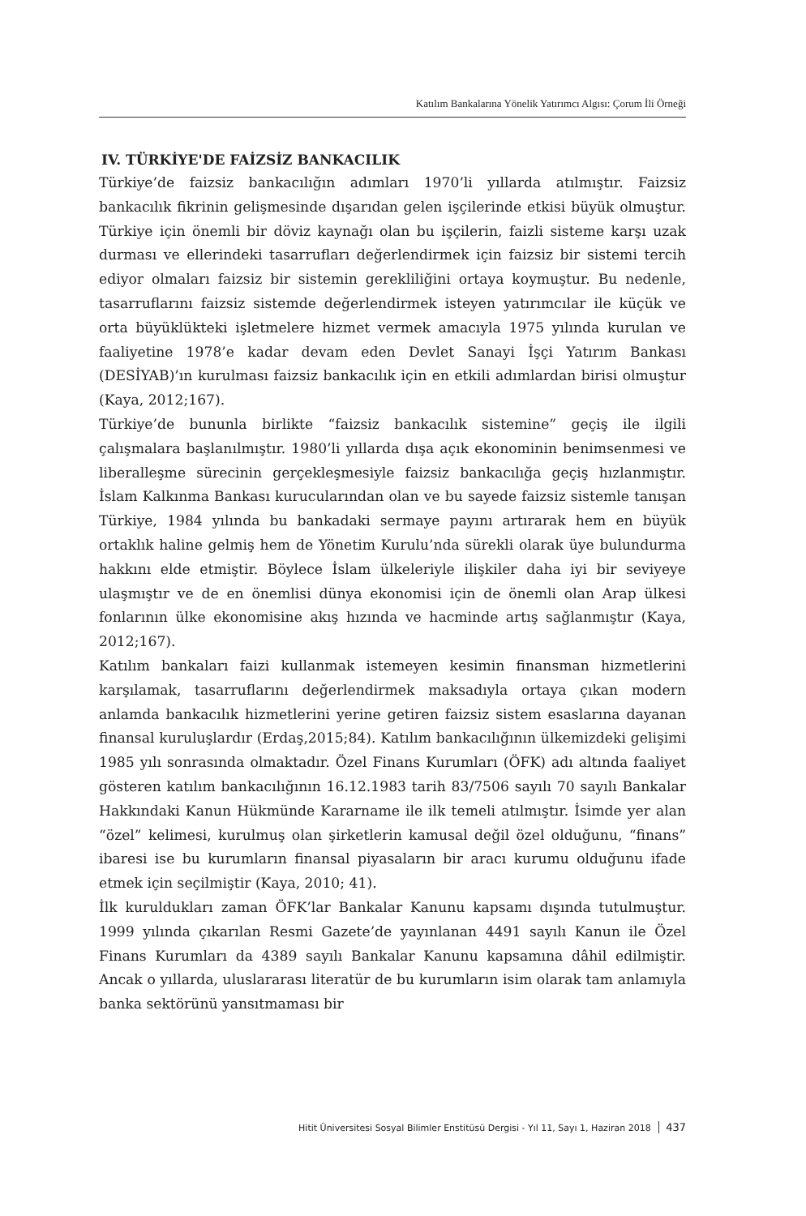Katılım Bankalarına Yönelik Yatırımcı Algısı: Çorum İli Örneği
IV. TÜRKİYE'DE FAİZSİZ BANKACILIK
Türkiye’de faizsiz bankacılığın adımları 1970’li yıllarda atılmıştır. Faizsiz bankacılık fikrinin gelişmesinde dışarıdan gelen işçilerinde etkisi büyük olmuştur. Türkiye için önemli bir döviz kaynağı olan bu işçilerin, faizli sisteme karşı uzak durması ve ellerindeki tasarrufları değerlendirmek için faizsiz bir sistemi tercih ediyor olmaları faizsiz bir sistemin gerekliliğini ortaya koymuştur. Bu nedenle, tasarruflarını faizsiz sistemde değerlendirmek isteyen yatırımcılar ile küçük ve orta büyüklükteki işletmelere hizmet vermek amacıyla 1975 yılında kurulan ve faaliyetine 1978’e kadar devam eden Devlet Sanayi İşçi Yatırım Bankası (DESİYAB)’ın kurulması faizsiz bankacılık için en etkili adımlardan birisi olmuştur (Kaya, 2012;167).
Türkiye’de bununla birlikte “faizsiz bankacılık sistemine” geçiş ile ilgili çalışmalara başlanılmıştır. 1980’li yıllarda dışa açık ekonominin benimsenmesi ve liberalleşme sürecinin gerçekleşmesiyle faizsiz bankacılığa geçiş hızlanmıştır. İslam Kalkınma Bankası kurucularından olan ve bu sayede faizsiz sistemle tanışan Türkiye, 1984 yılında bu bankadaki sermaye payını artırarak hem en büyük ortaklık haline gelmiş hem de Yönetim Kurulu’nda sürekli olarak üye bulundurma hakkını elde etmiştir. Böylece İslam ülkeleriyle ilişkiler daha iyi bir seviyeye ulaşmıştır ve de en önemlisi dünya ekonomisi için de önemli olan Arap ülkesi fonlarının ülke ekonomisine akış hızında ve hacminde artış sağlanmıştır (Kaya, 2012;167).
Katılım bankaları faizi kullanmak istemeyen kesimin finansman hizmetlerini karşılamak, tasarruflarını değerlendirmek maksadıyla ortaya çıkan modern anlamda bankacılık hizmetlerini yerine getiren faizsiz sistem esaslarına dayanan finansal kuruluşlardır (Erdaş,2015;84). Katılım bankacılığının ülkemizdeki gelişimi 1985 yılı sonrasında olmaktadır. Özel Finans Kurumları (ÖFK) adı altında faaliyet gösteren katılım bankacılığının 16.12.1983 tarih 83/7506 sayılı 70 sayılı Bankalar Hakkındaki Kanun Hükmünde Kararname ile ilk temeli atılmıştır. İsimde yer alan “özel” kelimesi, kurulmuş olan şirketlerin kamusal değil özel olduğunu, “finans” ibaresi ise bu kurumların finansal piyasaların bir aracı kurumu olduğunu ifade etmek için seçilmiştir (Kaya, 2010; 41).
İlk kuruldukları zaman ÖFK’lar Bankalar Kanunu kapsamı dışında tutulmuştur. 1999 yılında çıkarılan Resmi Gazete’de yayınlanan 4491 sayılı Kanun ile Özel Finans Kurumları da 4389 sayılı Bankalar Kanunu kapsamına dâhil edilmiştir. Ancak o yıllarda, uluslararası literatür de bu kurumların isim olarak tam anlamıyla banka sektörünü yansıtmaması bir
Hitit Üniversitesi Sosyal Bilimler Enstitüsü Dergisi - Yıl 11, Sayı 1, Haziran 2018 437